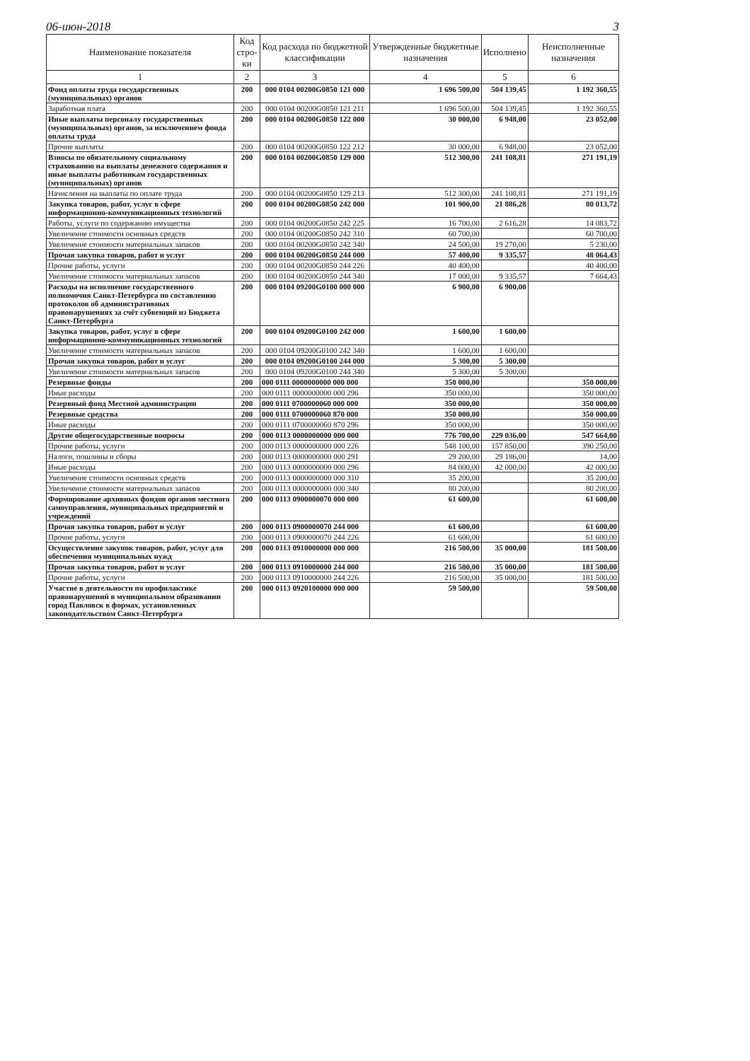06-июн-2018 3
| Наименование показателя | Код стро-ки | Код расхода по бюджетной классификации | Утвержденные бюджетные назначения | Исполнено | Неисполненные назначения |
| --- | --- | --- | --- | --- | --- |
| 1 | 2 | 3 | 4 | 5 | 6 |
| Фонд оплаты труда государственных (муниципальных) органов | 200 | 000 0104 00200G0850 121 000 | 1 696 500,00 | 504 139,45 | 1 192 360,55 |
| Заработная плата | 200 | 000 0104 00200G0850 121 211 | 1 696 500,00 | 504 139,45 | 1 192 360,55 |
| Иные выплаты персоналу государственных (муниципальных) органов, за исключением фонда оплаты труда | 200 | 000 0104 00200G0850 122 000 | 30 000,00 | 6 948,00 | 23 052,00 |
| Прочие выплаты | 200 | 000 0104 00200G0850 122 212 | 30 000,00 | 6 948,00 | 23 052,00 |
| Взносы по обязательному социальному страхованию на выплаты денежного содержания и иные выплаты работникам государственных (муниципальных) органов | 200 | 000 0104 00200G0850 129 000 | 512 300,00 | 241 108,81 | 271 191,19 |
| Начисления на выплаты по оплате труда | 200 | 000 0104 00200G0850 129 213 | 512 300,00 | 241 108,81 | 271 191,19 |
| Закупка товаров, работ, услуг в сфере информационно-коммуникационных технологий | 200 | 000 0104 00200G0850 242 000 | 101 900,00 | 21 886,28 | 80 013,72 |
| Работы, услуги по содержанию имущества | 200 | 000 0104 00200G0850 242 225 | 16 700,00 | 2 616,28 | 14 083,72 |
| Увеличение стоимости основных средств | 200 | 000 0104 00200G0850 242 310 | 60 700,00 | | 60 700,00 |
| Увеличение стоимости материальных запасов | 200 | 000 0104 00200G0850 242 340 | 24 500,00 | 19 270,00 | 5 230,00 |
| Прочая закупка товаров, работ и услуг | 200 | 000 0104 00200G0850 244 000 | 57 400,00 | 9 335,57 | 48 064,43 |
| Прочие работы, услуги | 200 | 000 0104 00200G0850 244 226 | 40 400,00 | | 40 400,00 |
| Увеличение стоимости материальных запасов | 200 | 000 0104 00200G0850 244 340 | 17 000,00 | 9 335,57 | 7 664,43 |
| Расходы на исполнение государственного полномочия Санкт-Петербурга по составлению протоколов об административных правонарушениях за счёт субвенций из Бюджета Санкт-Петербурга | 200 | 000 0104 09200G0100 000 000 | 6 900,00 | 6 900,00 | |
| Закупка товаров, работ, услуг в сфере информационно-коммуникационных технологий | 200 | 000 0104 09200G0100 242 000 | 1 600,00 | 1 600,00 | |
| Увеличение стоимости материальных запасов | 200 | 000 0104 09200G0100 242 340 | 1 600,00 | 1 600,00 | |
| Прочая закупка товаров, работ и услуг | 200 | 000 0104 09200G0100 244 000 | 5 300,00 | 5 300,00 | |
| Увеличение стоимости материальных запасов | 200 | 000 0104 09200G0100 244 340 | 5 300,00 | 5 300,00 | |
| Резервные фонды | 200 | 000 0111 0000000000 000 000 | 350 000,00 | | 350 000,00 |
| Иные расходы | 200 | 000 0111 0000000000 000 296 | 350 000,00 | | 350 000,00 |
| Резервный фонд Местной администрации | 200 | 000 0111 0700000060 000 000 | 350 000,00 | | 350 000,00 |
| Резервные средства | 200 | 000 0111 0700000060 870 000 | 350 000,00 | | 350 000,00 |
| Иные расходы | 200 | 000 0111 0700000060 870 296 | 350 000,00 | | 350 000,00 |
| Другие общегосударственные вопросы | 200 | 000 0113 0000000000 000 000 | 776 700,00 | 229 036,00 | 547 664,00 |
| Прочие работы, услуги | 200 | 000 0113 0000000000 000 226 | 548 100,00 | 157 850,00 | 390 250,00 |
| Налоги, пошлины и сборы | 200 | 000 0113 0000000000 000 291 | 29 200,00 | 29 186,00 | 14,00 |
| Иные расходы | 200 | 000 0113 0000000000 000 296 | 84 000,00 | 42 000,00 | 42 000,00 |
| Увеличение стоимости основных средств | 200 | 000 0113 0000000000 000 310 | 35 200,00 | | 35 200,00 |
| Увеличение стоимости материальных запасов | 200 | 000 0113 0000000000 000 340 | 80 200,00 | | 80 200,00 |
| Формирование архивных фондов органов местного самоуправления, муниципальных предприятий и учреждений | 200 | 000 0113 0900000070 000 000 | 61 600,00 | | 61 600,00 |
| Прочая закупка товаров, работ и услуг | 200 | 000 0113 0900000070 244 000 | 61 600,00 | | 61 600,00 |
| Прочие работы, услуги | 200 | 000 0113 0900000070 244 226 | 61 600,00 | | 61 600,00 |
| Осуществление закупок товаров, работ, услуг для обеспечения муниципальных нужд | 200 | 000 0113 0910000000 000 000 | 216 500,00 | 35 000,00 | 181 500,00 |
| Прочая закупка товаров, работ и услуг | 200 | 000 0113 0910000000 244 000 | 216 500,00 | 35 000,00 | 181 500,00 |
| Прочие работы, услуги | 200 | 000 0113 0910000000 244 226 | 216 500,00 | 35 000,00 | 181 500,00 |
| Участие в деятельности по профилактике правонарушений в муниципальном образовании город Павловск в формах, установленных законодательством Санкт-Петербурга | 200 | 000 0113 0920100000 000 000 | 59 500,00 | | 59 500,00 |